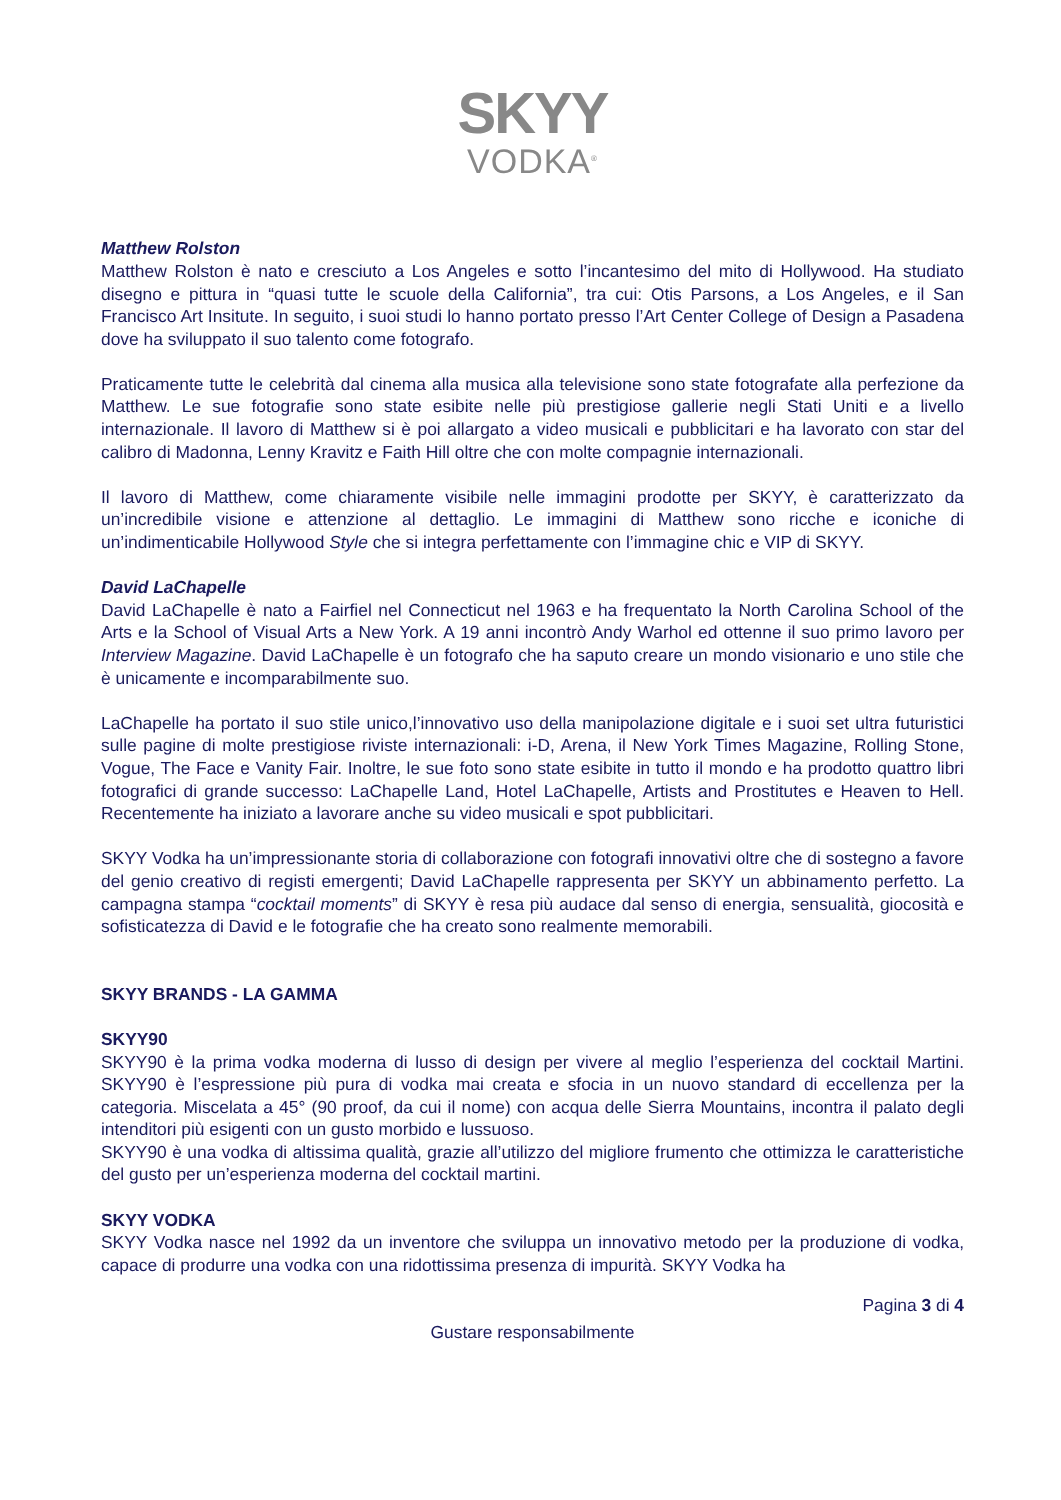SKYY
VODKA<sup>®</sup>
Matthew Rolston
Matthew Rolston è nato e cresciuto a Los Angeles e sotto l’incantesimo del mito di Hollywood. Ha studiato disegno e pittura in “quasi tutte le scuole della California”, tra cui: Otis Parsons, a Los Angeles, e il San Francisco Art Insitute. In seguito, i suoi studi lo hanno portato presso l’Art Center College of Design a Pasadena dove ha sviluppato il suo talento come fotografo.
Praticamente tutte le celebrità dal cinema alla musica alla televisione sono state fotografate alla perfezione da Matthew. Le sue fotografie sono state esibite nelle più prestigiose gallerie negli Stati Uniti e a livello internazionale. Il lavoro di Matthew si è poi allargato a video musicali e pubblicitari e ha lavorato con star del calibro di Madonna, Lenny Kravitz e Faith Hill oltre che con molte compagnie internazionali.
Il lavoro di Matthew, come chiaramente visibile nelle immagini prodotte per SKYY, è caratterizzato da un’incredibile visione e attenzione al dettaglio. Le immagini di Matthew sono ricche e iconiche di un’indimenticabile Hollywood Style che si integra perfettamente con l’immagine chic e VIP di SKYY.
David LaChapelle
David LaChapelle è nato a Fairfiel nel Connecticut nel 1963 e ha frequentato la North Carolina School of the Arts e la School of Visual Arts a New York. A 19 anni incontrò Andy Warhol ed ottenne il suo primo lavoro per Interview Magazine. David LaChapelle è un fotografo che ha saputo creare un mondo visionario e uno stile che è unicamente e incomparabilmente suo.
LaChapelle ha portato il suo stile unico,l’innovativo uso della manipolazione digitale e i suoi set ultra futuristici sulle pagine di molte prestigiose riviste internazionali: i-D, Arena, il New York Times Magazine, Rolling Stone, Vogue, The Face e Vanity Fair. Inoltre, le sue foto sono state esibite in tutto il mondo e ha prodotto quattro libri fotografici di grande successo: LaChapelle Land, Hotel LaChapelle, Artists and Prostitutes e Heaven to Hell. Recentemente ha iniziato a lavorare anche su video musicali e spot pubblicitari.
SKYY Vodka ha un’impressionante storia di collaborazione con fotografi innovativi oltre che di sostegno a favore del genio creativo di registi emergenti; David LaChapelle rappresenta per SKYY un abbinamento perfetto. La campagna stampa “cocktail moments” di SKYY è resa più audace dal senso di energia, sensualità, giocosità e sofisticatezza di David e le fotografie che ha creato sono realmente memorabili.
SKYY BRANDS - LA GAMMA
SKYY90
SKYY90 è la prima vodka moderna di lusso di design per vivere al meglio l’esperienza del cocktail Martini. SKYY90 è l’espressione più pura di vodka mai creata e sfocia in un nuovo standard di eccellenza per la categoria. Miscelata a 45° (90 proof, da cui il nome) con acqua delle Sierra Mountains, incontra il palato degli intenditori più esigenti con un gusto morbido e lussuoso.
SKYY90 è una vodka di altissima qualità, grazie all’utilizzo del migliore frumento che ottimizza le caratteristiche del gusto per un’esperienza moderna del cocktail martini.
SKYY VODKA
SKYY Vodka nasce nel 1992 da un inventore che sviluppa un innovativo metodo per la produzione di vodka, capace di produrre una vodka con una ridottissima presenza di impurità. SKYY Vodka ha
Pagina 3 di 4
Gustare responsabilmente